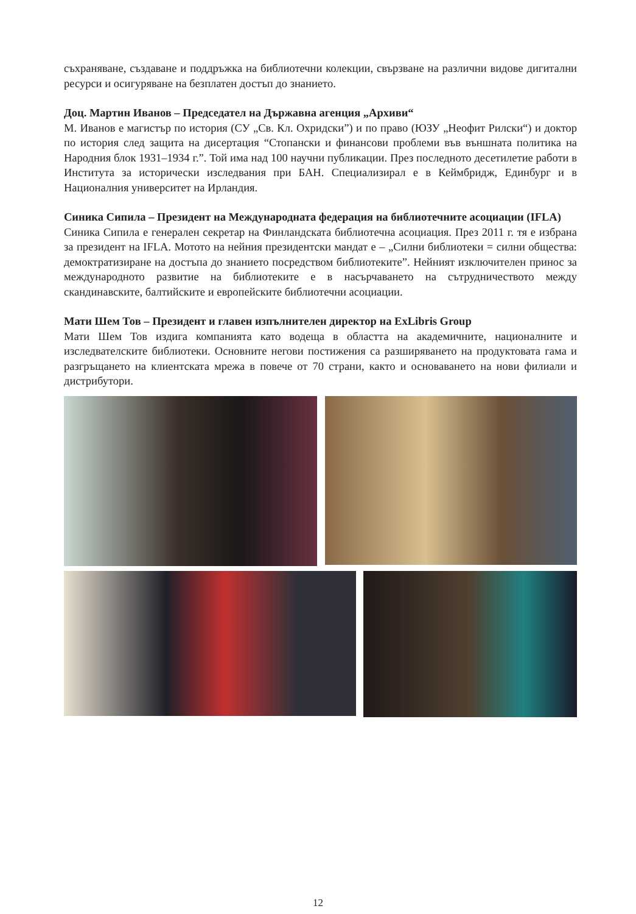съхраняване, създаване и поддръжка на библиотечни колекции, свързване на различни видове дигитални ресурси и осигуряване на безплатен достъп до знанието.
Доц. Мартин Иванов – Председател на Държавна агенция „Архиви“
М. Иванов е магистър по история (СУ „Св. Кл. Охридски”) и по право (ЮЗУ „Неофит Рилски“) и доктор по история след защита на дисертация “Стопански и финансови проблеми във външната политика на Народния блок 1931–1934 г.”. Той има над 100 научни публикации. През последното десетилетие работи в Института за исторически изследвания при БАН. Специализирал е в Кеймбридж, Единбург и в Националния университет на Ирландия.
Синика Сипила – Президент на Международната федерация на библиотечните асоциации (IFLA)
Синика Сипила е генерален секретар на Финландската библиотечна асоциация. През 2011 г. тя е избрана за президент на IFLA. Мотото на нейния президентски мандат е – „Силни библиотеки = силни общества: демоктратизиране на достъпа до знанието посредством библиотеките”. Нейният изключителен принос за международното развитие на библиотеките е в насърчаването на сътрудничеството между скандинавските, балтийските и европейските библиотечни асоциации.
Мати Шем Тов – Президент и главен изпълнителен директор на ExLibris Group
Мати Шем Тов издига компанията като водеща в областта на академичните, националните и изследвателските библиотеки. Основните негови постижения са разширяването на продуктовата гама и разгръщането на клиентската мрежа в повече от 70 страни, както и основаването на нови филиали и дистрибутори.
12